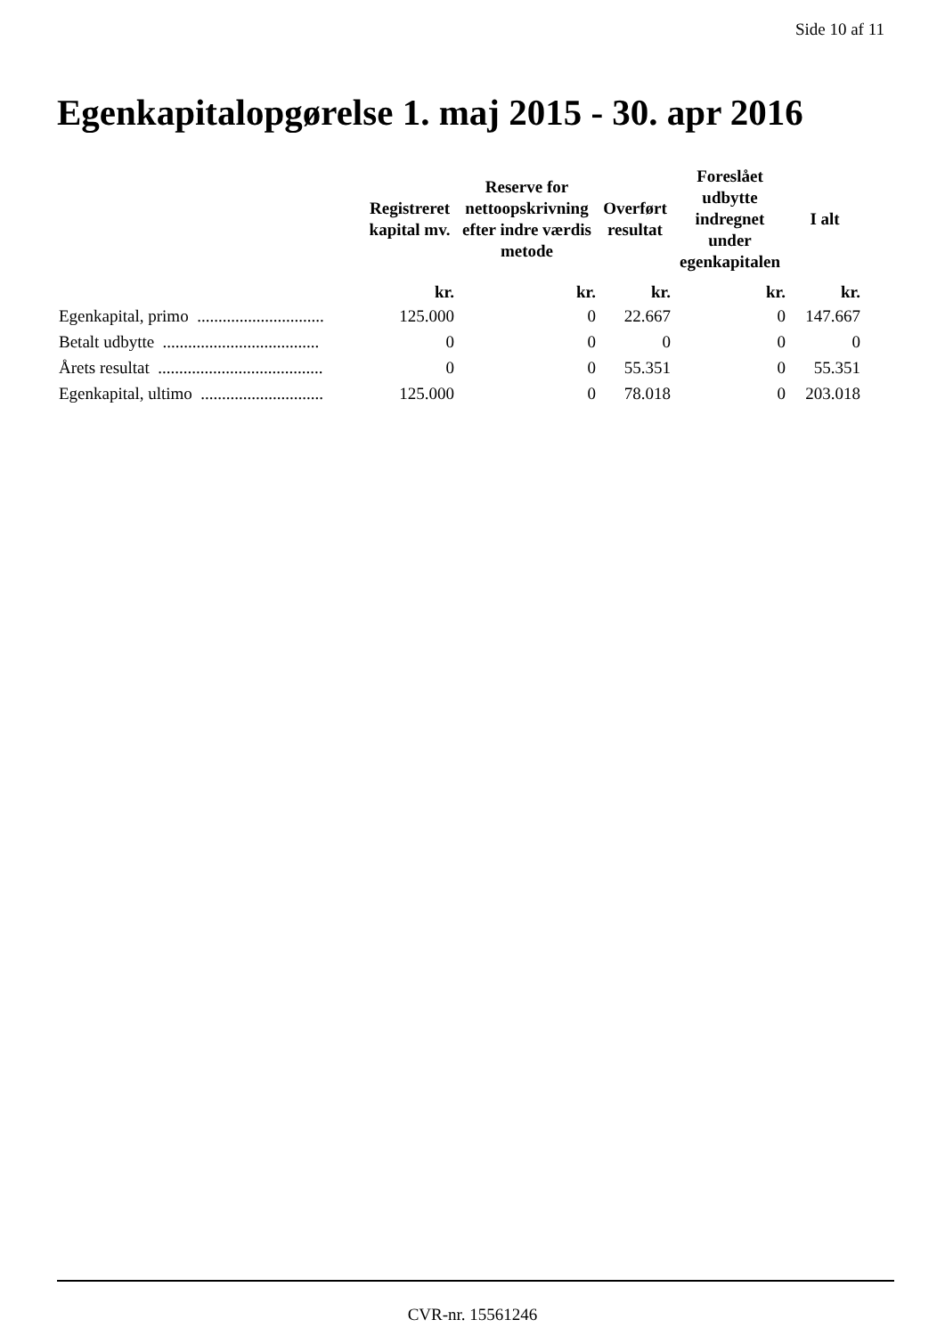Side 10 af 11
Egenkapitalopgørelse 1. maj 2015 - 30. apr 2016
| | Registreret kapital mv. | Reserve for nettoopskrivning efter indre værdis metode | Overført resultat | Foreslået udbytte indregnet under egenkapitalen | I alt |
| --- | --- | --- | --- | --- | --- |
| | kr. | kr. | kr. | kr. | kr. |
| Egenkapital, primo .............................. | 125.000 | 0 | 22.667 | 0 | 147.667 |
| Betalt udbytte ..................................... | 0 | 0 | 0 | 0 | 0 |
| Årets resultat ....................................... | 0 | 0 | 55.351 | 0 | 55.351 |
| Egenkapital, ultimo ............................. | 125.000 | 0 | 78.018 | 0 | 203.018 |
CVR-nr. 15561246